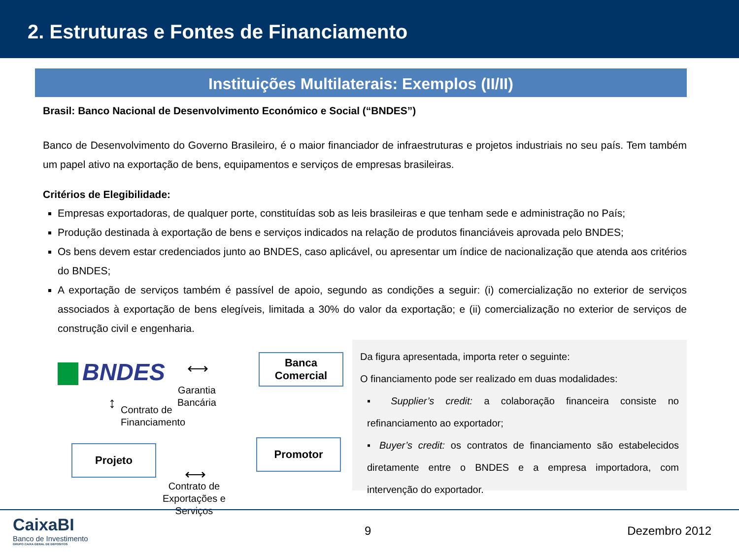2. Estruturas e Fontes de Financiamento
Instituições Multilaterais: Exemplos (II/II)
Brasil: Banco Nacional de Desenvolvimento Económico e Social (“BNDES”)
Banco de Desenvolvimento do Governo Brasileiro, é o maior financiador de infraestruturas e projetos industriais no seu país. Tem também um papel ativo na exportação de bens, equipamentos e serviços de empresas brasileiras.
Critérios de Elegibilidade:
Empresas exportadoras, de qualquer porte, constituídas sob as leis brasileiras e que tenham sede e administração no País;
Produção destinada à exportação de bens e serviços indicados na relação de produtos financiáveis aprovada pelo BNDES;
Os bens devem estar credenciados junto ao BNDES, caso aplicável, ou apresentar um índice de nacionalização que atenda aos critérios do BNDES;
A exportação de serviços também é passível de apoio, segundo as condições a seguir: (i) comercialização no exterior de serviços associados à exportação de bens elegíveis, limitada a 30% do valor da exportação; e (ii) comercialização no exterior de serviços de construção civil e engenharia.
BNDES ⟷
Garantia
Bancária
Banca
Comercial
↕
Contrato de
Financiamento
Projeto
⟷
Contrato de
Exportações e
Serviços
Promotor
Da figura apresentada, importa reter o seguinte:
O financiamento pode ser realizado em duas modalidades:
▪ Supplier’s credit: a colaboração financeira consiste no refinanciamento ao exportador;
▪ Buyer’s credit: os contratos de financiamento são estabelecidos diretamente entre o BNDES e a empresa importadora, com intervenção do exportador.
CaixaBI
Banco de Investimento
GRUPO CAIXA GERAL DE DEPOSITOS
9 Dezembro 2012